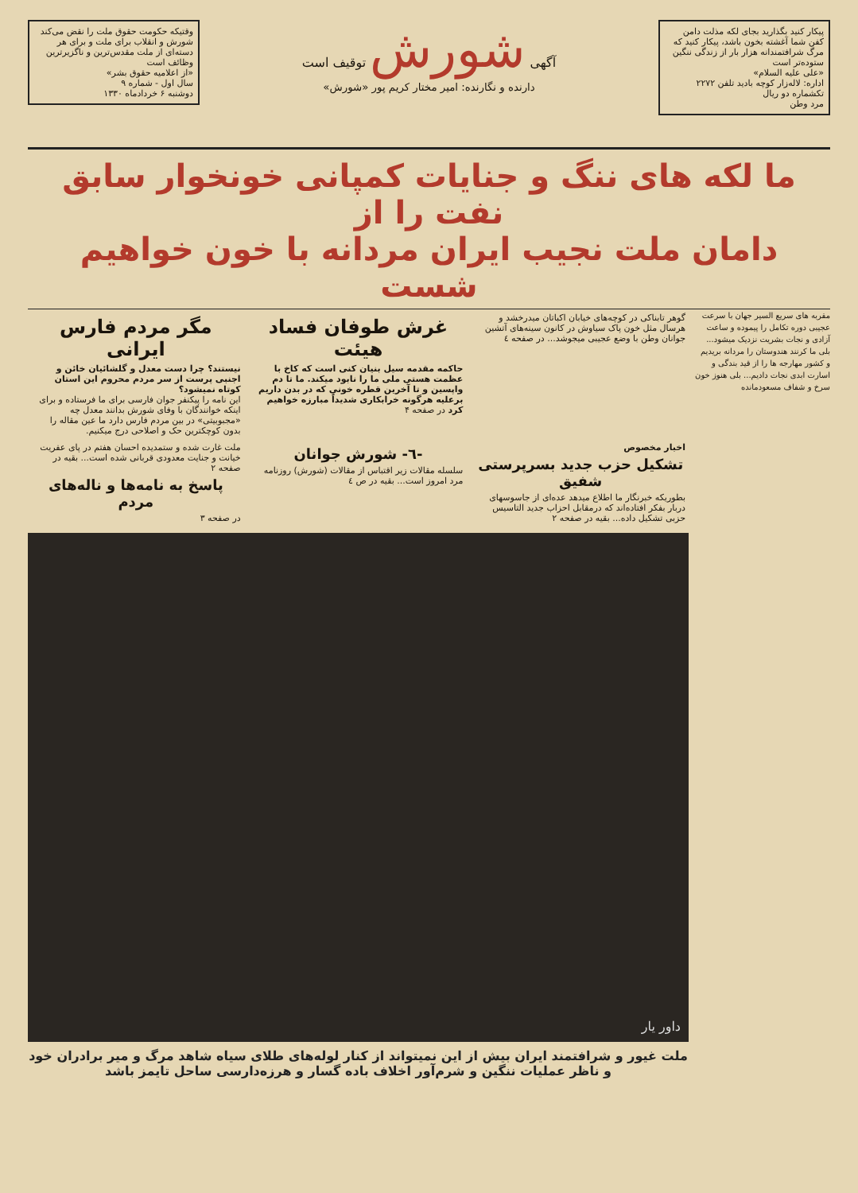پیکار کنید بگذارید بجای لکه مذلت دامن کفن شما آغشته بخون باشد، پیکار کنید که مرگ شرافتمندانه هزار بار از زندگی ننگین ستوده‌تر است
«علی علیه السلام»
اداره: لاله‌زار کوچه بادید تلفن ۲۲۷۲
تکشماره دو ریال
مرد وطن
آگهی شورش توقیف است
دارنده و نگارنده: امیر مختار کریم پور «شورش»
وقتیکه حکومت حقوق ملت را نقض می‌کند شورش و انقلاب برای ملت و برای هر دسته‌ای از ملت مقدس‌ترین و ناگزیرترین وظائف است
«از اعلامیه حقوق بشر»
سال اول - شماره ۹
دوشنبه ۶ خردادماه ۱۳۳۰
ما لکه های ننگ و جنایات کمپانی خونخوار سابق نفت را از
دامان ملت نجیب ایران مردانه با خون خواهیم شست
مقربه های سریع السیر جهان با سرعت عجیبی دوره تکامل را پیموده و ساعت آزادی و نجات بشریت نزدیک میشود... بلی ما کرنند هندوستان را مردانه بریدیم و کشور مهارجه ها را از قید بندگی و اسارت ابدی نجات دادیم... بلی هنوز خون سرخ و شفاف مسعودمانده
گوهر تابناکی در کوچه‌های خیابان اکباتان میدرخشد و هرسال مثل خون پاک سیاوش در کانون سینه‌های آتشین جوانان وطن با وضع عجیبی میجوشد... در صفحه ٤
غرش طوفان فساد هیئت
حاکمه مقدمه سیل بنیان کنی است که کاخ با عظمت هستی ملی ما را نابود میکند. ما تا دم واپسین و تا آخرین قطره خونی که در بدن داریم برعلیه هرگونه خرابکاری شدیداً مبارزه خواهیم کرد در صفحه ۴
مگر مردم فارس ایرانی
نیستند؟ چرا دست معدل و گلشائیان خائن و اجنبی پرست از سر مردم محروم این استان کوتاه نمیشود؟
این نامه را پیکنفر جوان فارسی برای ما فرستاده و برای اینکه خوانندگان با وفای شورش بدانند معدل چه «مجبوبیتی» در بین مردم فارس دارد ما عین مقاله را بدون کوچکترین حک و اصلاحی درج میکنیم.
اخبار مخصوص
تشکیل حزب جدید بسرپرستی شفیق
بطوریکه خبرنگار ما اطلاع میدهد عده‌ای از جاسوسهای دربار بفکر افتاده‌اند که درمقابل احزاب جدید التاسیس حزبی تشکیل داده... بقیه در صفحه ۲
-٦- شورش جوانان
سلسله مقالات زیر اقتباس از مقالات (شورش) روزنامه مرد امروز است... بقیه در ص ٤
ملت غارت شده و ستمدیده احسان هفتم در پای عفریت خیانت و جنایت معدودی قربانی شده است... بقیه در صفحه ۲
پاسخ به نامه‌ها و ناله‌های مردم
در صفحه ۳
داور یار
ملت غیور و شرافتمند ایران بیش از این نمیتواند از کنار لوله‌های طلای سیاه شاهد مرگ و میر برادران خود و ناظر عملیات ننگین و شرم‌آور اخلاف باده گسار و هرزه‌دارسی ساحل تایمز باشد